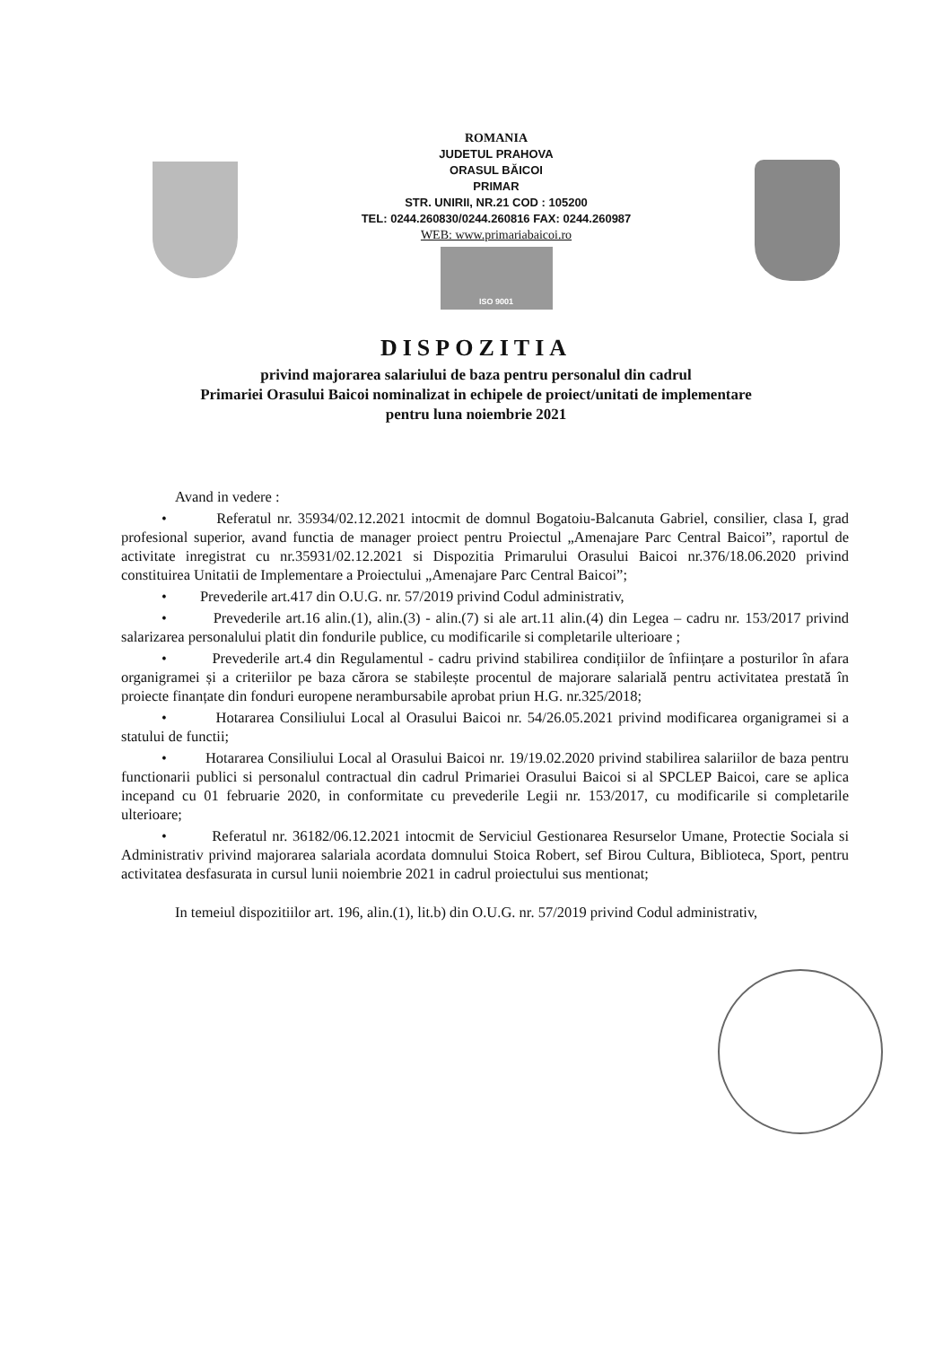ROMANIA
JUDETUL PRAHOVA
ORASUL BĂICOI
PRIMAR
STR. UNIRII, NR.21 COD : 105200
TEL: 0244.260830/0244.260816 FAX: 0244.260987
WEB: www.primariabaicoi.ro
ISO 9001
DISPOZITIA
privind majorarea salariului de baza pentru personalul din cadrul
Primariei Orasului Baicoi nominalizat in echipele de proiect/unitati de implementare
pentru luna noiembrie 2021
Avand in vedere :
• Referatul nr. 35934/02.12.2021 intocmit de domnul Bogatoiu-Balcanuta Gabriel, consilier, clasa I, grad profesional superior, avand functia de manager proiect pentru Proiectul „Amenajare Parc Central Baicoi”, raportul de activitate inregistrat cu nr.35931/02.12.2021 si Dispozitia Primarului Orasului Baicoi nr.376/18.06.2020 privind constituirea Unitatii de Implementare a Proiectului „Amenajare Parc Central Baicoi”;
• Prevederile art.417 din O.U.G. nr. 57/2019 privind Codul administrativ,
• Prevederile art.16 alin.(1), alin.(3) - alin.(7) si ale art.11 alin.(4) din Legea – cadru nr. 153/2017 privind salarizarea personalului platit din fondurile publice, cu modificarile si completarile ulterioare ;
• Prevederile art.4 din Regulamentul - cadru privind stabilirea condițiilor de înființare a posturilor în afara organigramei și a criteriilor pe baza cărora se stabilește procentul de majorare salarială pentru activitatea prestată în proiecte finanțate din fonduri europene nerambursabile aprobat priun H.G. nr.325/2018;
• Hotararea Consiliului Local al Orasului Baicoi nr. 54/26.05.2021 privind modificarea organigramei si a statului de functii;
• Hotararea Consiliului Local al Orasului Baicoi nr. 19/19.02.2020 privind stabilirea salariilor de baza pentru functionarii publici si personalul contractual din cadrul Primariei Orasului Baicoi si al SPCLEP Baicoi, care se aplica incepand cu 01 februarie 2020, in conformitate cu prevederile Legii nr. 153/2017, cu modificarile si completarile ulterioare;
• Referatul nr. 36182/06.12.2021 intocmit de Serviciul Gestionarea Resurselor Umane, Protectie Sociala si Administrativ privind majorarea salariala acordata domnului Stoica Robert, sef Birou Cultura, Biblioteca, Sport, pentru activitatea desfasurata in cursul lunii noiembrie 2021 in cadrul proiectului sus mentionat;
In temeiul dispozitiilor art. 196, alin.(1), lit.b) din O.U.G. nr. 57/2019 privind Codul administrativ,